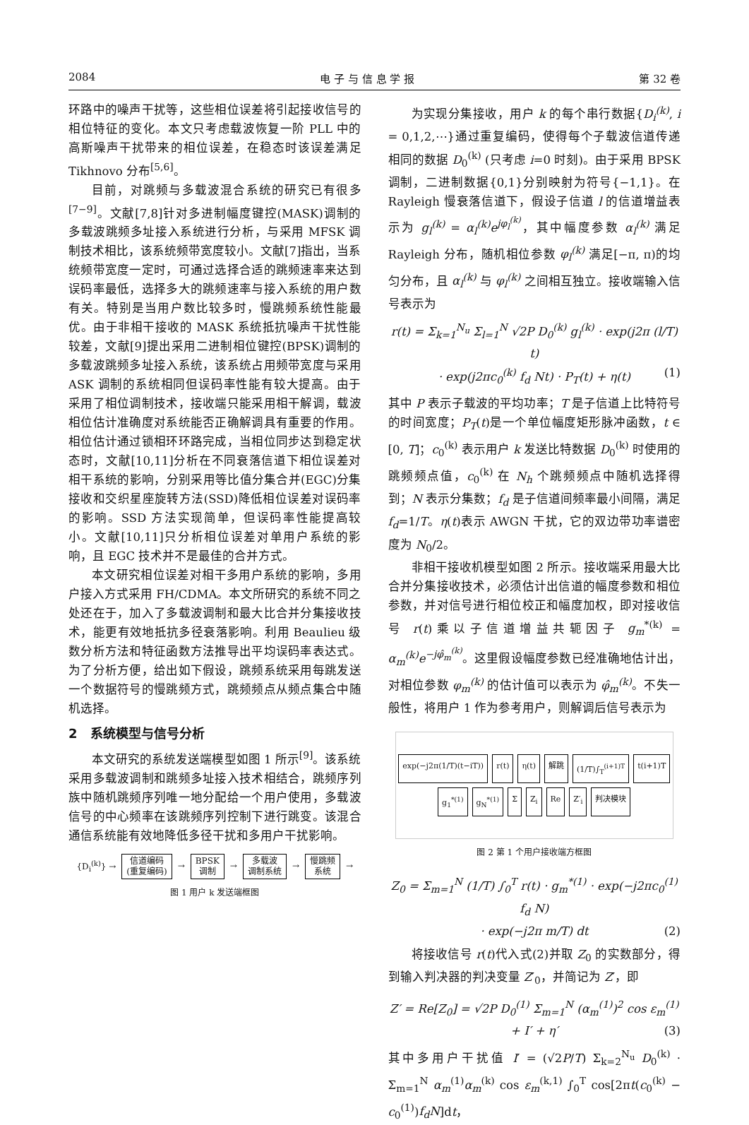2084 电 子 与 信 息 学 报 第 32 卷
环路中的噪声干扰等，这些相位误差将引起接收信号的相位特征的变化。本文只考虑载波恢复一阶 PLL 中的高斯噪声干扰带来的相位误差，在稳态时该误差满足 Tikhnovo 分布<sup>[5,6]</sup>。
目前，对跳频与多载波混合系统的研究已有很多<sup>[7−9]</sup>。文献[7,8]针对多进制幅度键控(MASK)调制的多载波跳频多址接入系统进行分析，与采用 MFSK 调制技术相比，该系统频带宽度较小。文献[7]指出，当系统频带宽度一定时，可通过选择合适的跳频速率来达到误码率最低，选择多大的跳频速率与接入系统的用户数有关。特别是当用户数比较多时，慢跳频系统性能最优。由于非相干接收的 MASK 系统抵抗噪声干扰性能较差，文献[9]提出采用二进制相位键控(BPSK)调制的多载波跳频多址接入系统，该系统占用频带宽度与采用 ASK 调制的系统相同但误码率性能有较大提高。由于采用了相位调制技术，接收端只能采用相干解调，载波相位估计准确度对系统能否正确解调具有重要的作用。相位估计通过锁相环环路完成，当相位同步达到稳定状态时，文献[10,11]分析在不同衰落信道下相位误差对相干系统的影响，分别采用等比值分集合并(EGC)分集接收和交织星座旋转方法(SSD)降低相位误差对误码率的影响。SSD 方法实现简单，但误码率性能提高较小。文献[10,11]只分析相位误差对单用户系统的影响，且 EGC 技术并不是最佳的合并方式。
本文研究相位误差对相干多用户系统的影响，多用户接入方式采用 FH/CDMA。本文所研究的系统不同之处还在于，加入了多载波调制和最大比合并分集接收技术，能更有效地抵抗多径衰落影响。利用 Beaulieu 级数分析方法和特征函数方法推导出平均误码率表达式。为了分析方便，给出如下假设，跳频系统采用每跳发送一个数据符号的慢跳频方式，跳频频点从频点集合中随机选择。
2　系统模型与信号分析
本文研究的系统发送端模型如图 1 所示<sup>[9]</sup>。该系统采用多载波调制和跳频多址接入技术相结合，跳频序列族中随机跳频序列唯一地分配给一个用户使用，多载波信号的中心频率在该跳频序列控制下进行跳变。该混合通信系统能有效地降低多径干扰和多用户干扰影响。
{D<sub>i</sub><sup>(k)</sup>} →
信道编码
(重复编码)
→
BPSK
调制
→
多载波
调制系统
→
慢跳频
系统
→
图 1 用户 k 发送端框图
为实现分集接收，用户 k 的每个串行数据{D<sub>i</sub><sup>(k)</sup>, i = 0,1,2,⋯}通过重复编码，使得每个子载波信道传递相同的数据 D<sub>0</sub><sup>(k)</sup> (只考虑 i=0 时刻)。由于采用 BPSK 调制，二进制数据{0,1}分别映射为符号{−1,1}。在 Rayleigh 慢衰落信道下，假设子信道 l 的信道增益表示为 g<sub>l</sub><sup>(k)</sup> = α<sub>l</sub><sup>(k)</sup>e<sup>jφ<sub>l</sub><sup>(k)</sup></sup>，其中幅度参数 α<sub>l</sub><sup>(k)</sup> 满足 Rayleigh 分布，随机相位参数 φ<sub>l</sub><sup>(k)</sup> 满足[−π, π)的均匀分布，且 α<sub>l</sub><sup>(k)</sup> 与 φ<sub>l</sub><sup>(k)</sup> 之间相互独立。接收端输入信号表示为
r(t) = Σ<sub>k=1</sub><sup>N<sub>u</sub></sup> Σ<sub>l=1</sub><sup>N</sup> √2P D<sub>0</sub><sup>(k)</sup> g<sub>l</sub><sup>(k)</sup> · exp(j2π (l/T) t)
· exp(j2πc<sub>0</sub><sup>(k)</sup> f<sub>d</sub> Nt) · P<sub>T</sub>(t) + η(t) (1)
其中 P 表示子载波的平均功率；T 是子信道上比特符号的时间宽度；P<sub>T</sub>(t)是一个单位幅度矩形脉冲函数，t ∈ [0, T]；c<sub>0</sub><sup>(k)</sup> 表示用户 k 发送比特数据 D<sub>0</sub><sup>(k)</sup> 时使用的跳频频点值，c<sub>0</sub><sup>(k)</sup> 在 N<sub>h</sub> 个跳频频点中随机选择得到；N 表示分集数；f<sub>d</sub> 是子信道间频率最小间隔，满足 f<sub>d</sub>=1/T。η(t)表示 AWGN 干扰，它的双边带功率谱密度为 N<sub>0</sub>/2。
非相干接收机模型如图 2 所示。接收端采用最大比合并分集接收技术，必须估计出信道的幅度参数和相位参数，并对信号进行相位校正和幅度加权，即对接收信号 r(t)乘以子信道增益共轭因子 g<sub>m</sub><sup>*(k)</sup> = α<sub>m</sub><sup>(k)</sup>e<sup>−jφ̂<sub>m</sub><sup>(k)</sup></sup>。这里假设幅度参数已经准确地估计出，对相位参数 φ<sub>m</sub><sup>(k)</sup> 的估计值可以表示为 φ̂<sub>m</sub><sup>(k)</sup>。不失一般性，将用户 1 作为参考用户，则解调后信号表示为
exp(−j2π(1/T)(t−iT)) r(t) η(t) 解跳 (1/T)∫<sub>T</sub><sup>(i+1)T</sup> t(i+1)T g<sub>1</sub><sup>*(1)</sup> g<sub>N</sub><sup>*(1)</sup> Σ Z<sub>i</sub> Re Z′<sub>i</sub> 判决模块
图 2 第 1 个用户接收端方框图
Z<sub>0</sub> = Σ<sub>m=1</sub><sup>N</sup> (1/T) ∫<sub>0</sub><sup>T</sup> r(t) · g<sub>m</sub><sup>*(1)</sup> · exp(−j2πc<sub>0</sub><sup>(1)</sup> f<sub>d</sub> N)
· exp(−j2π m/T) dt (2)
将接收信号 r(t)代入式(2)并取 Z<sub>0</sub> 的实数部分，得到输入判决器的判决变量 Z′<sub>0</sub>，并简记为 Z′，即
Z′ = Re[Z<sub>0</sub>] = √2P D<sub>0</sub><sup>(1)</sup> Σ<sub>m=1</sub><sup>N</sup> (α<sub>m</sub><sup>(1)</sup>)<sup>2</sup> cos ε<sub>m</sub><sup>(1)</sup> + I′ + η′ (3)
其中多用户干扰值 I′ = (√2P/T) Σ<sub>k=2</sub><sup>N<sub>u</sub></sup> D<sub>0</sub><sup>(k)</sup> · Σ<sub>m=1</sub><sup>N</sup> α<sub>m</sub><sup>(1)</sup>α<sub>m</sub><sup>(k)</sup> cos ε<sub>m</sub><sup>(k,1)</sup> ∫<sub>0</sub><sup>T</sup> cos[2πt(c<sub>0</sub><sup>(k)</sup> − c<sub>0</sub><sup>(1)</sup>)f<sub>d</sub>N]dt，